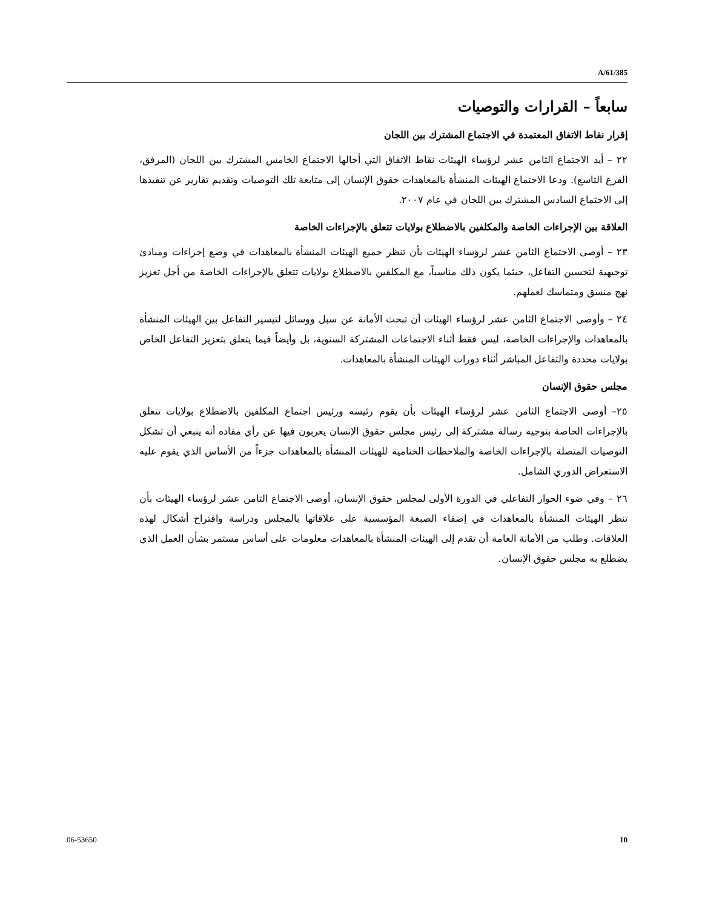A/61/385
سابعاً – القرارات والتوصيات
إقرار نقاط الاتفاق المعتمدة في الاجتماع المشترك بين اللجان
٢٢ – أيد الاجتماع الثامن عشر لرؤساء الهيئات نقاط الاتفاق التي أحالها الاجتماع الخامس المشترك بين اللجان (المرفق، الفرع التاسع). ودعا الاجتماع الهيئات المنشأة بالمعاهدات حقوق الإنسان إلى متابعة تلك التوصيات وتقديم تقارير عن تنفيذها إلى الاجتماع السادس المشترك بين اللجان في عام ٢٠٠٧.
العلاقة بين الإجراءات الخاصة والمكلفين بالاضطلاع بولايات تتعلق بالإجراءات الخاصة
٢٣ – أوصى الاجتماع الثامن عشر لرؤساء الهيئات بأن تنظر جميع الهيئات المنشأة بالمعاهدات في وضع إجراءات ومبادئ توجيهية لتحسين التفاعل، حيثما يكون ذلك مناسباً، مع المكلفين بالاضطلاع بولايات تتعلق بالإجراءات الخاصة من أجل تعزيز نهج منسق ومتماسك لعملهم.
٢٤ – وأوصى الاجتماع الثامن عشر لرؤساء الهيئات أن تبحث الأمانة عن سبل ووسائل لتيسير التفاعل بين الهيئات المنشأة بالمعاهدات والإجراءات الخاصة، ليس فقط أثناء الاجتماعات المشتركة السنوية، بل وأيضاً فيما يتعلق بتعزيز التفاعل الخاص بولايات محددة والتفاعل المباشر أثناء دورات الهيئات المنشأة بالمعاهدات.
مجلس حقوق الإنسان
٢٥– أوصى الاجتماع الثامن عشر لرؤساء الهيئات بأن يقوم رئيسه ورئيس اجتماع المكلفين بالاضطلاع بولايات تتعلق بالإجراءات الخاصة بتوجيه رسالة مشتركة إلى رئيس مجلس حقوق الإنسان يعربون فيها عن رأي مفاده أنه ينبغي أن تشكل التوصيات المتصلة بالإجراءات الخاصة والملاحظات الختامية للهيئات المنشأة بالمعاهدات جزءاً من الأساس الذي يقوم عليه الاستعراض الدوري الشامل.
٢٦ – وفي ضوء الحوار التفاعلي في الدورة الأولى لمجلس حقوق الإنسان، أوصى الاجتماع الثامن عشر لرؤساء الهيئات بأن تنظر الهيئات المنشأة بالمعاهدات في إضفاء الصبغة المؤسسية على علاقاتها بالمجلس ودراسة واقتراح أشكال لهذه العلاقات. وطلب من الأمانة العامة أن تقدم إلى الهيئات المنشأة بالمعاهدات معلومات على أساس مستمر بشأن العمل الذي يضطلع به مجلس حقوق الإنسان.
06-53650 10